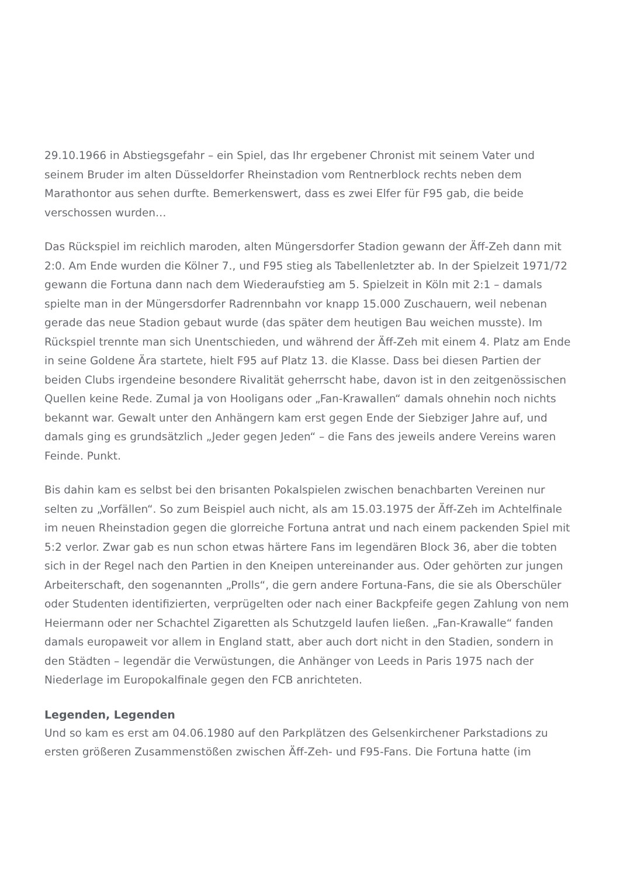29.10.1966 in Abstiegsgefahr – ein Spiel, das Ihr ergebener Chronist mit seinem Vater und seinem Bruder im alten Düsseldorfer Rheinstadion vom Rentnerblock rechts neben dem Marathontor aus sehen durfte. Bemerkenswert, dass es zwei Elfer für F95 gab, die beide verschossen wurden…
Das Rückspiel im reichlich maroden, alten Müngersdorfer Stadion gewann der Äff-Zeh dann mit 2:0. Am Ende wurden die Kölner 7., und F95 stieg als Tabellenletzter ab. In der Spielzeit 1971/72 gewann die Fortuna dann nach dem Wiederaufstieg am 5. Spielzeit in Köln mit 2:1 – damals spielte man in der Müngersdorfer Radrennbahn vor knapp 15.000 Zuschauern, weil nebenan gerade das neue Stadion gebaut wurde (das später dem heutigen Bau weichen musste). Im Rückspiel trennte man sich Unentschieden, und während der Äff-Zeh mit einem 4. Platz am Ende in seine Goldene Ära startete, hielt F95 auf Platz 13. die Klasse. Dass bei diesen Partien der beiden Clubs irgendeine besondere Rivalität geherrscht habe, davon ist in den zeitgenössischen Quellen keine Rede. Zumal ja von Hooligans oder „Fan-Krawallen“ damals ohnehin noch nichts bekannt war. Gewalt unter den Anhängern kam erst gegen Ende der Siebziger Jahre auf, und damals ging es grundsätzlich „Jeder gegen Jeden“ – die Fans des jeweils andere Vereins waren Feinde. Punkt.
Bis dahin kam es selbst bei den brisanten Pokalspielen zwischen benachbarten Vereinen nur selten zu „Vorfällen“. So zum Beispiel auch nicht, als am 15.03.1975 der Äff-Zeh im Achtelfinale im neuen Rheinstadion gegen die glorreiche Fortuna antrat und nach einem packenden Spiel mit 5:2 verlor. Zwar gab es nun schon etwas härtere Fans im legendären Block 36, aber die tobten sich in der Regel nach den Partien in den Kneipen untereinander aus. Oder gehörten zur jungen Arbeiterschaft, den sogenannten „Prolls“, die gern andere Fortuna-Fans, die sie als Oberschüler oder Studenten identifizierten, verprügelten oder nach einer Backpfeife gegen Zahlung von nem Heiermann oder ner Schachtel Zigaretten als Schutzgeld laufen ließen. „Fan-Krawalle“ fanden damals europaweit vor allem in England statt, aber auch dort nicht in den Stadien, sondern in den Städten – legendär die Verwüstungen, die Anhänger von Leeds in Paris 1975 nach der Niederlage im Europokalfinale gegen den FCB anrichteten.
Legenden, Legenden
Und so kam es erst am 04.06.1980 auf den Parkplätzen des Gelsenkirchener Parkstadions zu ersten größeren Zusammenstößen zwischen Äff-Zeh- und F95-Fans. Die Fortuna hatte (im